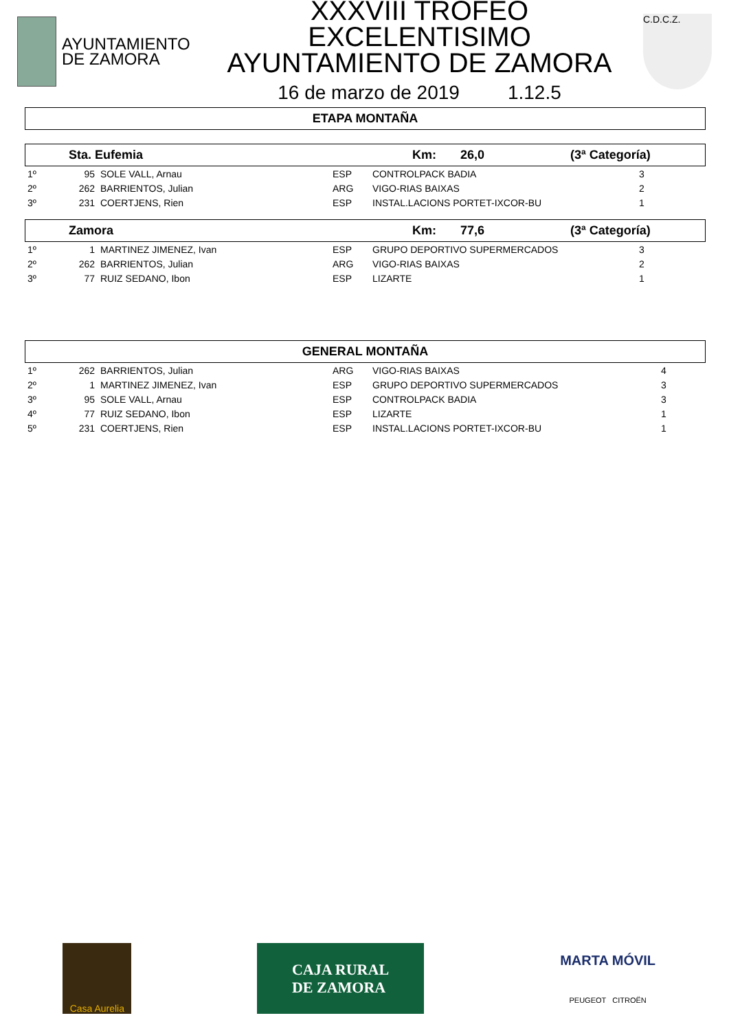AYUNTAMIENTO
DE ZAMORA
XXXVIII TROFEO EXCELENTISIMO
AYUNTAMIENTO DE ZAMORA
16 de marzo de 2019 1.12.5
C.D.C.Z.
ETAPA MONTAÑA
Sta. Eufemia Km: 26,0 (3ª Categoría)
| 1º | 95 | SOLE VALL, Arnau | ESP | CONTROLPACK BADIA | 3 |
| 2º | 262 | BARRIENTOS, Julian | ARG | VIGO-RIAS BAIXAS | 2 |
| 3º | 231 | COERTJENS, Rien | ESP | INSTAL.LACIONS PORTET-IXCOR-BU | 1 |
Zamora Km: 77,6 (3ª Categoría)
| 1º | 1 | MARTINEZ JIMENEZ, Ivan | ESP | GRUPO DEPORTIVO SUPERMERCADOS | 3 |
| 2º | 262 | BARRIENTOS, Julian | ARG | VIGO-RIAS BAIXAS | 2 |
| 3º | 77 | RUIZ SEDANO, Ibon | ESP | LIZARTE | 1 |
GENERAL MONTAÑA
| 1º | 262 | BARRIENTOS, Julian | ARG | VIGO-RIAS BAIXAS | 4 |
| 2º | 1 | MARTINEZ JIMENEZ, Ivan | ESP | GRUPO DEPORTIVO SUPERMERCADOS | 3 |
| 3º | 95 | SOLE VALL, Arnau | ESP | CONTROLPACK BADIA | 3 |
| 4º | 77 | RUIZ SEDANO, Ibon | ESP | LIZARTE | 1 |
| 5º | 231 | COERTJENS, Rien | ESP | INSTAL.LACIONS PORTET-IXCOR-BU | 1 |
Casa Aurelia
CAJA RURAL
DE ZAMORA
MARTA MÓVIL
PEUGEOT CITROËN